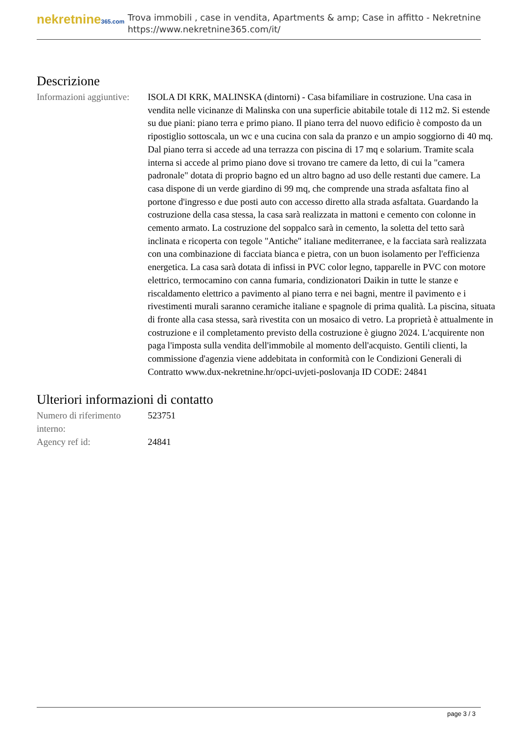nekretnine365.com
Trova immobili , case in vendita, Apartments & amp; Case in affitto - Nekretnine
https://www.nekretnine365.com/it/
Descrizione
| Informazioni aggiuntive: | ISOLA DI KRK, MALINSKA (dintorni) - Casa bifamiliare in costruzione. Una casa in vendita nelle vicinanze di Malinska con una superficie abitabile totale di 112 m2. Si estende su due piani: piano terra e primo piano. Il piano terra del nuovo edificio è composto da un ripostiglio sottoscala, un wc e una cucina con sala da pranzo e un ampio soggiorno di 40 mq. Dal piano terra si accede ad una terrazza con piscina di 17 mq e solarium. Tramite scala interna si accede al primo piano dove si trovano tre camere da letto, di cui la "camera padronale" dotata di proprio bagno ed un altro bagno ad uso delle restanti due camere. La casa dispone di un verde giardino di 99 mq, che comprende una strada asfaltata fino al portone d'ingresso e due posti auto con accesso diretto alla strada asfaltata. Guardando la costruzione della casa stessa, la casa sarà realizzata in mattoni e cemento con colonne in cemento armato. La costruzione del soppalco sarà in cemento, la soletta del tetto sarà inclinata e ricoperta con tegole "Antiche" italiane mediterranee, e la facciata sarà realizzata con una combinazione di facciata bianca e pietra, con un buon isolamento per l'efficienza energetica. La casa sarà dotata di infissi in PVC color legno, tapparelle in PVC con motore elettrico, termocamino con canna fumaria, condizionatori Daikin in tutte le stanze e riscaldamento elettrico a pavimento al piano terra e nei bagni, mentre il pavimento e i rivestimenti murali saranno ceramiche italiane e spagnole di prima qualità. La piscina, situata di fronte alla casa stessa, sarà rivestita con un mosaico di vetro. La proprietà è attualmente in costruzione e il completamento previsto della costruzione è giugno 2024. L'acquirente non paga l'imposta sulla vendita dell'immobile al momento dell'acquisto. Gentili clienti, la commissione d'agenzia viene addebitata in conformità con le Condizioni Generali di Contratto www.dux-nekretnine.hr/opci-uvjeti-poslovanja ID CODE: 24841 |
Ulteriori informazioni di contatto
| Numero di riferimento interno: | 523751 |
| Agency ref id: | 24841 |
page 3 / 3